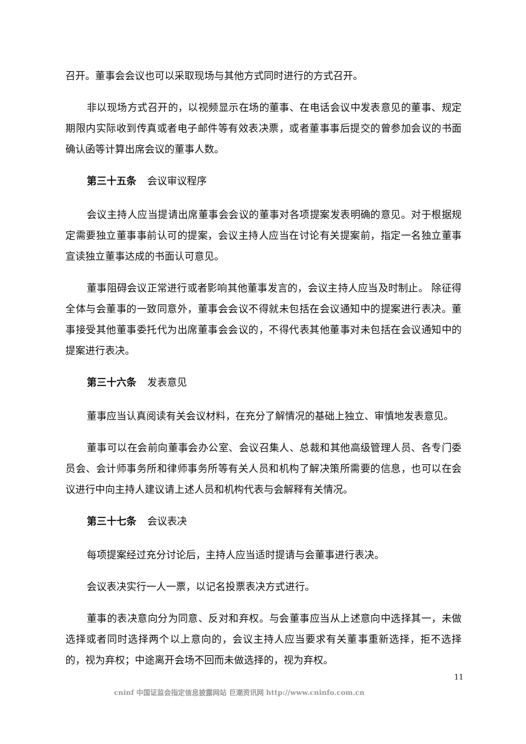召开。董事会会议也可以采取现场与其他方式同时进行的方式召开。
非以现场方式召开的，以视频显示在场的董事、在电话会议中发表意见的董事、规定期限内实际收到传真或者电子邮件等有效表决票，或者董事事后提交的曾参加会议的书面确认函等计算出席会议的董事人数。
第三十五条 会议审议程序
会议主持人应当提请出席董事会会议的董事对各项提案发表明确的意见。对于根据规定需要独立董事事前认可的提案，会议主持人应当在讨论有关提案前，指定一名独立董事宣读独立董事达成的书面认可意见。
董事阻碍会议正常进行或者影响其他董事发言的，会议主持人应当及时制止。 除征得全体与会董事的一致同意外，董事会会议不得就未包括在会议通知中的提案进行表决。董事接受其他董事委托代为出席董事会会议的，不得代表其他董事对未包括在会议通知中的提案进行表决。
第三十六条 发表意见
董事应当认真阅读有关会议材料，在充分了解情况的基础上独立、审慎地发表意见。
董事可以在会前向董事会办公室、会议召集人、总裁和其他高级管理人员、各专门委员会、会计师事务所和律师事务所等有关人员和机构了解决策所需要的信息，也可以在会议进行中向主持人建议请上述人员和机构代表与会解释有关情况。
第三十七条 会议表决
每项提案经过充分讨论后，主持人应当适时提请与会董事进行表决。
会议表决实行一人一票，以记名投票表决方式进行。
董事的表决意向分为同意、反对和弃权。与会董事应当从上述意向中选择其一，未做选择或者同时选择两个以上意向的，会议主持人应当要求有关董事重新选择，拒不选择的，视为弃权；中途离开会场不回而未做选择的，视为弃权。
11
cninf 中国证监会指定信息披露网站 巨潮资讯网 http://www.cninfo.com.cn